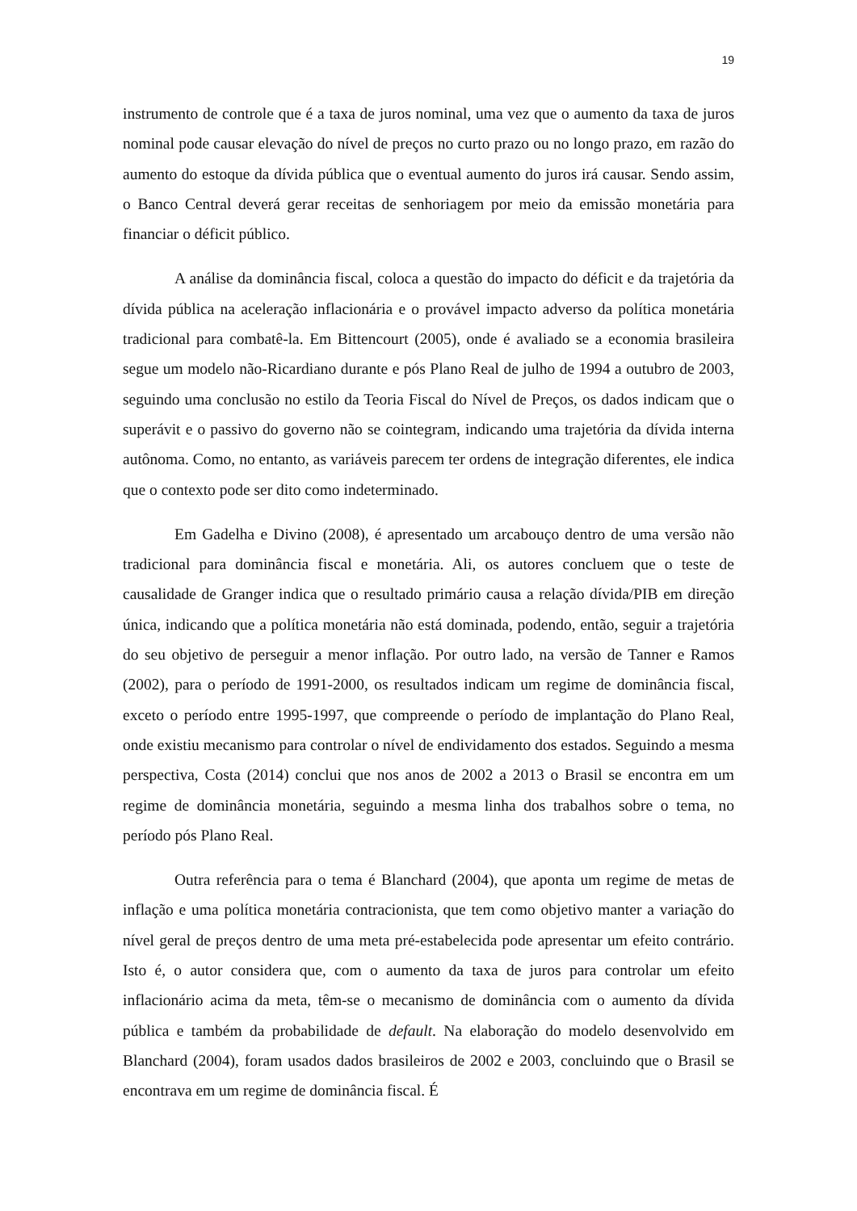19
instrumento de controle que é a taxa de juros nominal, uma vez que o aumento da taxa de juros nominal pode causar elevação do nível de preços no curto prazo ou no longo prazo, em razão do aumento do estoque da dívida pública que o eventual aumento do juros irá causar. Sendo assim, o Banco Central deverá gerar receitas de senhoriagem por meio da emissão monetária para financiar o déficit público.
A análise da dominância fiscal, coloca a questão do impacto do déficit e da trajetória da dívida pública na aceleração inflacionária e o provável impacto adverso da política monetária tradicional para combatê-la. Em Bittencourt (2005), onde é avaliado se a economia brasileira segue um modelo não-Ricardiano durante e pós Plano Real de julho de 1994 a outubro de 2003, seguindo uma conclusão no estilo da Teoria Fiscal do Nível de Preços, os dados indicam que o superávit e o passivo do governo não se cointegram, indicando uma trajetória da dívida interna autônoma. Como, no entanto, as variáveis parecem ter ordens de integração diferentes, ele indica que o contexto pode ser dito como indeterminado.
Em Gadelha e Divino (2008), é apresentado um arcabouço dentro de uma versão não tradicional para dominância fiscal e monetária. Ali, os autores concluem que o teste de causalidade de Granger indica que o resultado primário causa a relação dívida/PIB em direção única, indicando que a política monetária não está dominada, podendo, então, seguir a trajetória do seu objetivo de perseguir a menor inflação. Por outro lado, na versão de Tanner e Ramos (2002), para o período de 1991-2000, os resultados indicam um regime de dominância fiscal, exceto o período entre 1995-1997, que compreende o período de implantação do Plano Real, onde existiu mecanismo para controlar o nível de endividamento dos estados. Seguindo a mesma perspectiva, Costa (2014) conclui que nos anos de 2002 a 2013 o Brasil se encontra em um regime de dominância monetária, seguindo a mesma linha dos trabalhos sobre o tema, no período pós Plano Real.
Outra referência para o tema é Blanchard (2004), que aponta um regime de metas de inflação e uma política monetária contracionista, que tem como objetivo manter a variação do nível geral de preços dentro de uma meta pré-estabelecida pode apresentar um efeito contrário. Isto é, o autor considera que, com o aumento da taxa de juros para controlar um efeito inflacionário acima da meta, têm-se o mecanismo de dominância com o aumento da dívida pública e também da probabilidade de default. Na elaboração do modelo desenvolvido em Blanchard (2004), foram usados dados brasileiros de 2002 e 2003, concluindo que o Brasil se encontrava em um regime de dominância fiscal. É